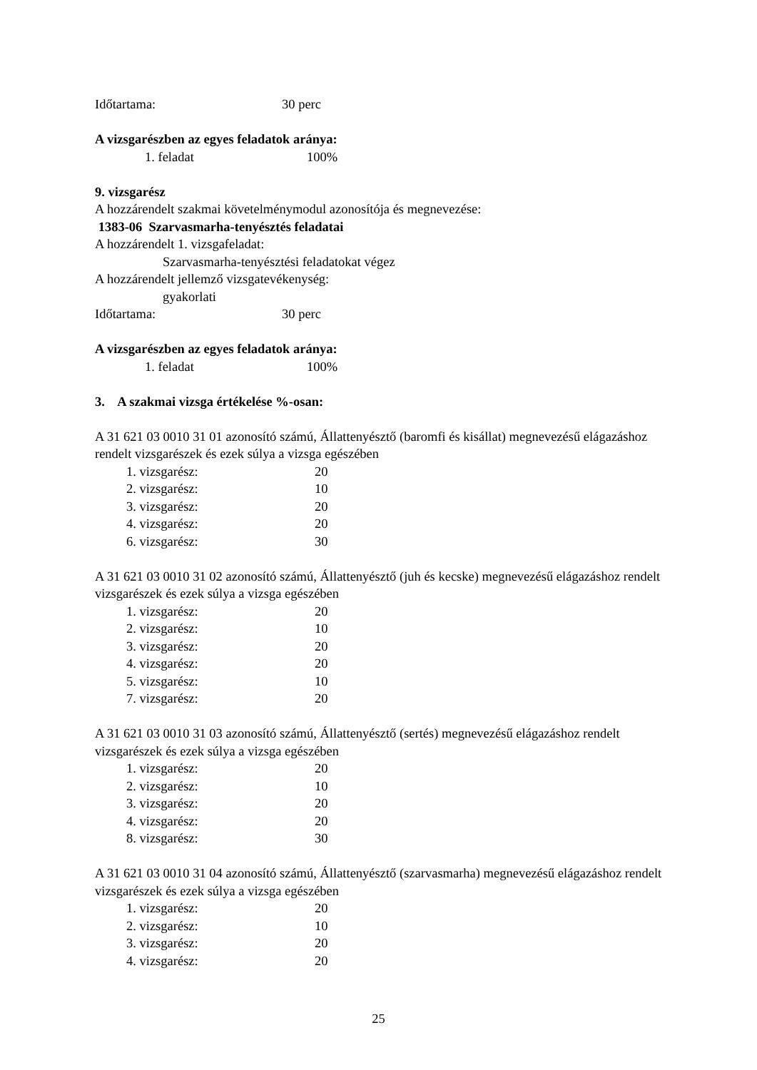Időtartama: 30 perc
A vizsgarészben az egyes feladatok aránya:
1. feladat 100%
9. vizsgarész
A hozzárendelt szakmai követelménymodul azonosítója és megnevezése:
1383-06 Szarvasmarha-tenyésztés feladatai
A hozzárendelt 1. vizsgafeladat:
Szarvasmarha-tenyésztési feladatokat végez
A hozzárendelt jellemző vizsgatevékenység:
gyakorlati
Időtartama: 30 perc
A vizsgarészben az egyes feladatok aránya:
1. feladat 100%
3. A szakmai vizsga értékelése %-osan:
A 31 621 03 0010 31 01 azonosító számú, Állattenyésztő (baromfi és kisállat) megnevezésű elágazáshoz rendelt vizsgarészek és ezek súlya a vizsga egészében
1. vizsgarész: 20
2. vizsgarész: 10
3. vizsgarész: 20
4. vizsgarész: 20
6. vizsgarész: 30
A 31 621 03 0010 31 02 azonosító számú, Állattenyésztő (juh és kecske) megnevezésű elágazáshoz rendelt vizsgarészek és ezek súlya a vizsga egészében
1. vizsgarész: 20
2. vizsgarész: 10
3. vizsgarész: 20
4. vizsgarész: 20
5. vizsgarész: 10
7. vizsgarész: 20
A 31 621 03 0010 31 03 azonosító számú, Állattenyésztő (sertés) megnevezésű elágazáshoz rendelt vizsgarészek és ezek súlya a vizsga egészében
1. vizsgarész: 20
2. vizsgarész: 10
3. vizsgarész: 20
4. vizsgarész: 20
8. vizsgarész: 30
A 31 621 03 0010 31 04 azonosító számú, Állattenyésztő (szarvasmarha) megnevezésű elágazáshoz rendelt vizsgarészek és ezek súlya a vizsga egészében
1. vizsgarész: 20
2. vizsgarész: 10
3. vizsgarész: 20
4. vizsgarész: 20
25